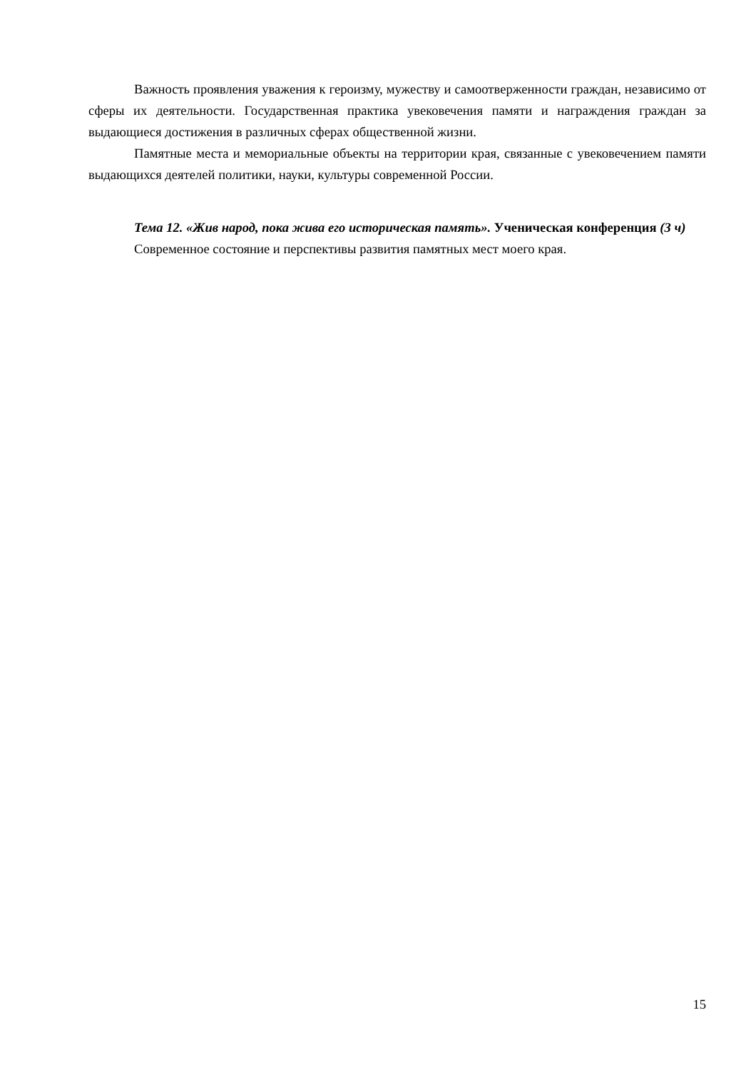Важность проявления уважения к героизму, мужеству и самоотверженности граждан, независимо от сферы их деятельности. Государственная практика увековечения памяти и награждения граждан за выдающиеся достижения в различных сферах общественной жизни.
Памятные места и мемориальные объекты на территории края, связанные с увековечением памяти выдающихся деятелей политики, науки, культуры современной России.
Тема 12. «Жив народ, пока жива его историческая память». Ученическая конференция (3 ч)
Современное состояние и перспективы развития памятных мест моего края.
15